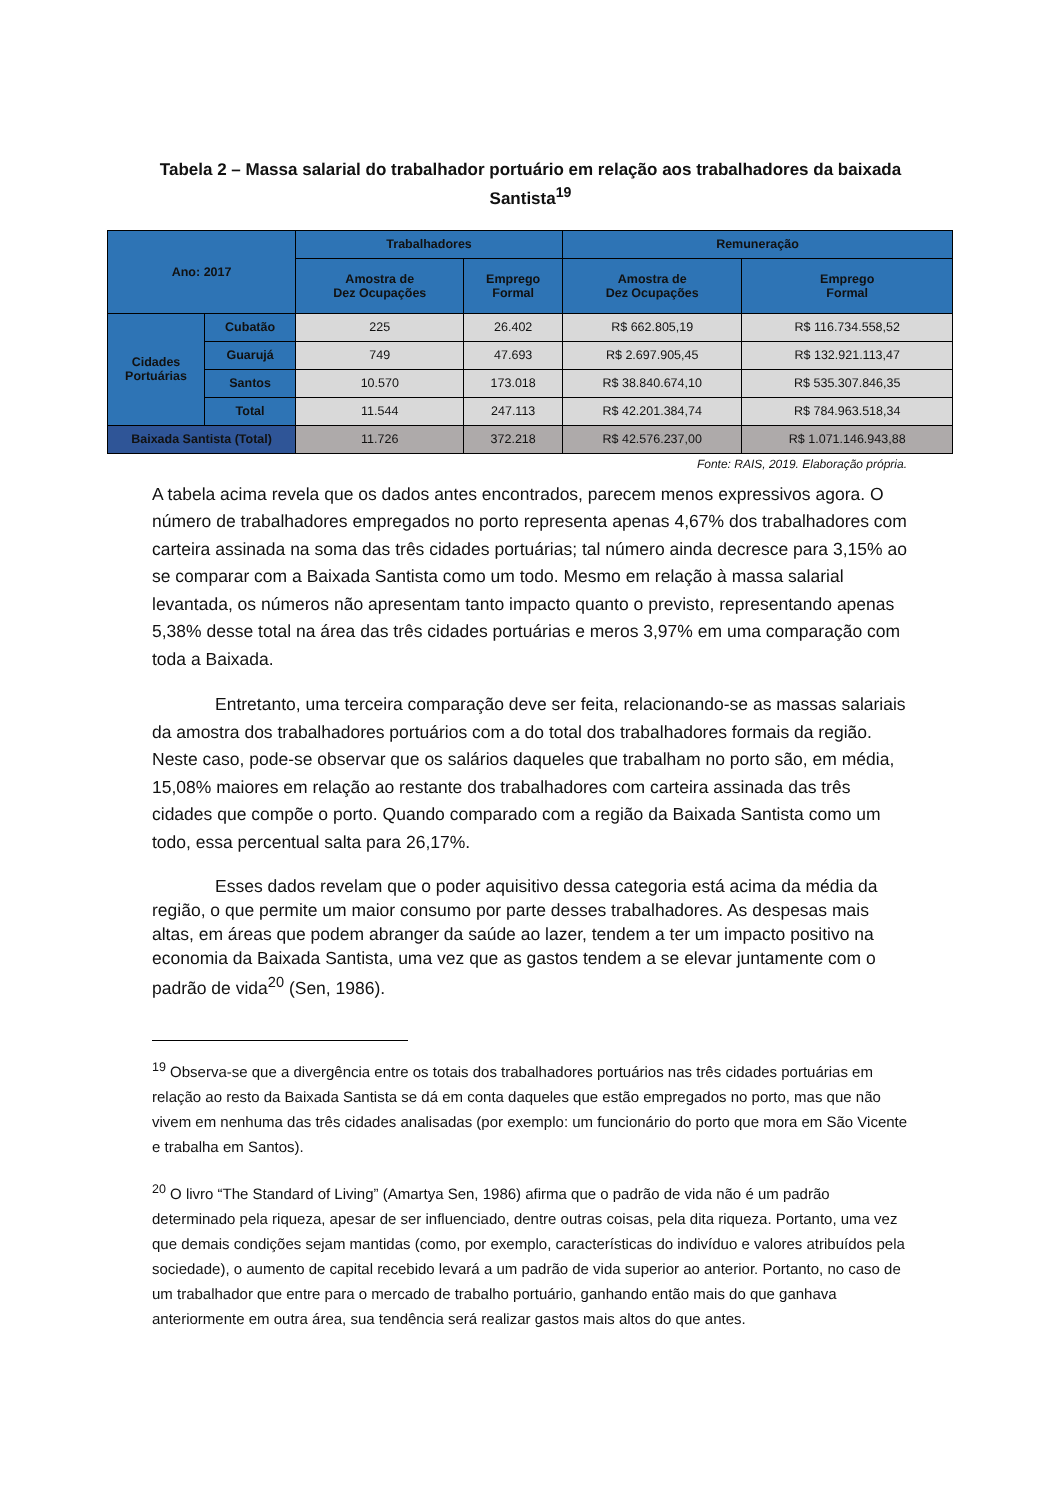Tabela 2 – Massa salarial do trabalhador portuário em relação aos trabalhadores da baixada Santista<sup>19</sup>
| Ano: 2017 | | Trabalhadores | | Remuneração | |
| --- | --- | --- | --- | --- | --- |
| | | Amostra de Dez Ocupações | Emprego Formal | Amostra de Dez Ocupações | Emprego Formal |
| Cidades Portuárias | Cubatão | 225 | 26.402 | R$ 662.805,19 | R$ 116.734.558,52 |
| | Guarujá | 749 | 47.693 | R$ 2.697.905,45 | R$ 132.921.113,47 |
| | Santos | 10.570 | 173.018 | R$ 38.840.674,10 | R$ 535.307.846,35 |
| | Total | 11.544 | 247.113 | R$ 42.201.384,74 | R$ 784.963.518,34 |
| Baixada Santista (Total) | | 11.726 | 372.218 | R$ 42.576.237,00 | R$ 1.071.146.943,88 |
Fonte: RAIS, 2019. Elaboração própria.
A tabela acima revela que os dados antes encontrados, parecem menos expressivos agora. O número de trabalhadores empregados no porto representa apenas 4,67% dos trabalhadores com carteira assinada na soma das três cidades portuárias; tal número ainda decresce para 3,15% ao se comparar com a Baixada Santista como um todo. Mesmo em relação à massa salarial levantada, os números não apresentam tanto impacto quanto o previsto, representando apenas 5,38% desse total na área das três cidades portuárias e meros 3,97% em uma comparação com toda a Baixada.
Entretanto, uma terceira comparação deve ser feita, relacionando-se as massas salariais da amostra dos trabalhadores portuários com a do total dos trabalhadores formais da região. Neste caso, pode-se observar que os salários daqueles que trabalham no porto são, em média, 15,08% maiores em relação ao restante dos trabalhadores com carteira assinada das três cidades que compõe o porto. Quando comparado com a região da Baixada Santista como um todo, essa percentual salta para 26,17%.
Esses dados revelam que o poder aquisitivo dessa categoria está acima da média da região, o que permite um maior consumo por parte desses trabalhadores. As despesas mais altas, em áreas que podem abranger da saúde ao lazer, tendem a ter um impacto positivo na economia da Baixada Santista, uma vez que as gastos tendem a se elevar juntamente com o padrão de vida<sup>20</sup> (Sen, 1986).
<sup>19</sup> Observa-se que a divergência entre os totais dos trabalhadores portuários nas três cidades portuárias em relação ao resto da Baixada Santista se dá em conta daqueles que estão empregados no porto, mas que não vivem em nenhuma das três cidades analisadas (por exemplo: um funcionário do porto que mora em São Vicente e trabalha em Santos).
<sup>20</sup> O livro “The Standard of Living” (Amartya Sen, 1986) afirma que o padrão de vida não é um padrão determinado pela riqueza, apesar de ser influenciado, dentre outras coisas, pela dita riqueza. Portanto, uma vez que demais condições sejam mantidas (como, por exemplo, características do indivíduo e valores atribuídos pela sociedade), o aumento de capital recebido levará a um padrão de vida superior ao anterior. Portanto, no caso de um trabalhador que entre para o mercado de trabalho portuário, ganhando então mais do que ganhava anteriormente em outra área, sua tendência será realizar gastos mais altos do que antes.